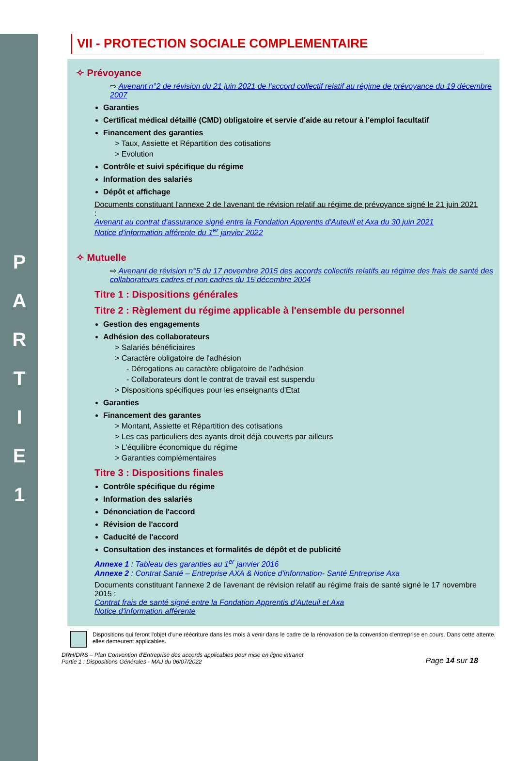P
A
R
T
I
E
1
VII - PROTECTION SOCIALE COMPLEMENTAIRE
✧ Prévoyance
⇨ Avenant n°2 de révision du 21 juin 2021 de l'accord collectif relatif au régime de prévoyance du 19 décembre 2007
Garanties
Certificat médical détaillé (CMD) obligatoire et servie d'aide au retour à l'emploi facultatif
Financement des garanties
> Taux, Assiette et Répartition des cotisations
> Evolution
Contrôle et suivi spécifique du régime
Information des salariés
Dépôt et affichage
Documents constituant l'annexe 2 de l'avenant de révision relatif au régime de prévoyance signé le 21 juin 2021 :
Avenant au contrat d'assurance signé entre la Fondation Apprentis d'Auteuil et Axa du 30 juin 2021
Notice d'information afférente du 1<sup>er</sup> janvier 2022
✧ Mutuelle
⇨ Avenant de révision n°5 du 17 novembre 2015 des accords collectifs relatifs au régime des frais de santé des collaborateurs cadres et non cadres du 15 décembre 2004
Titre 1 : Dispositions générales
Titre 2 : Règlement du régime applicable à l'ensemble du personnel
Gestion des engagements
Adhésion des collaborateurs
> Salariés bénéficiaires
> Caractère obligatoire de l'adhésion
- Dérogations au caractère obligatoire de l'adhésion
- Collaborateurs dont le contrat de travail est suspendu
> Dispositions spécifiques pour les enseignants d'Etat
Garanties
Financement des garantes
> Montant, Assiette et Répartition des cotisations
> Les cas particuliers des ayants droit déjà couverts par ailleurs
> L'équilibre économique du régime
> Garanties complémentaires
Titre 3 : Dispositions finales
Contrôle spécifique du régime
Information des salariés
Dénonciation de l'accord
Révision de l'accord
Caducité de l'accord
Consultation des instances et formalités de dépôt et de publicité
Annexe 1 : Tableau des garanties au 1<sup>er</sup> janvier 2016
Annexe 2 : Contrat Santé – Entreprise AXA & Notice d'information- Santé Entreprise Axa
Documents constituant l'annexe 2 de l'avenant de révision relatif au régime frais de santé signé le 17 novembre 2015 :
Contrat frais de santé signé entre la Fondation Apprentis d'Auteuil et Axa
Notice d'information afférente
Dispositions qui feront l'objet d'une réécriture dans les mois à venir dans le cadre de la rénovation de la convention d'entreprise en cours. Dans cette attente, elles demeurent applicables.
DRH/DRS – Plan Convention d'Entreprise des accords applicables pour mise en ligne intranet
Partie 1 : Dispositions Générales - MAJ du 06/07/2022
Page 14 sur 18